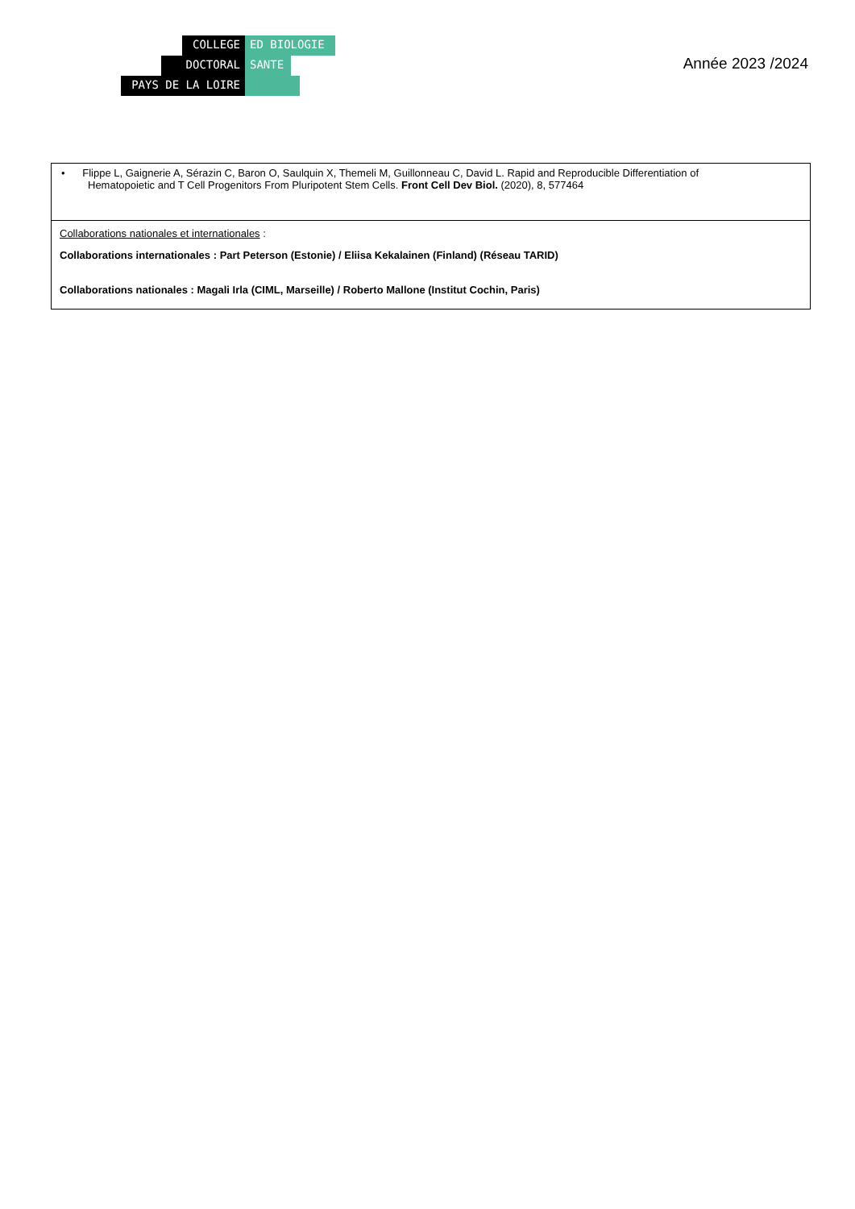COLLEGE ED BIOLOGIE
DOCTORAL SANTE
PAYS DE LA LOIRE
Année 2023 /2024
| • Flippe L, Gaignerie A, Sérazin C, Baron O, Saulquin X, Themeli M, Guillonneau C, David L. Rapid and Reproducible Differentiation of Hematopoietic and T Cell Progenitors From Pluripotent Stem Cells. Front Cell Dev Biol. (2020), 8, 577464 |
| Collaborations nationales et internationales : Collaborations internationales : Part Peterson (Estonie) / Eliisa Kekalainen (Finland) (Réseau TARID) Collaborations nationales : Magali Irla (CIML, Marseille) / Roberto Mallone (Institut Cochin, Paris) |